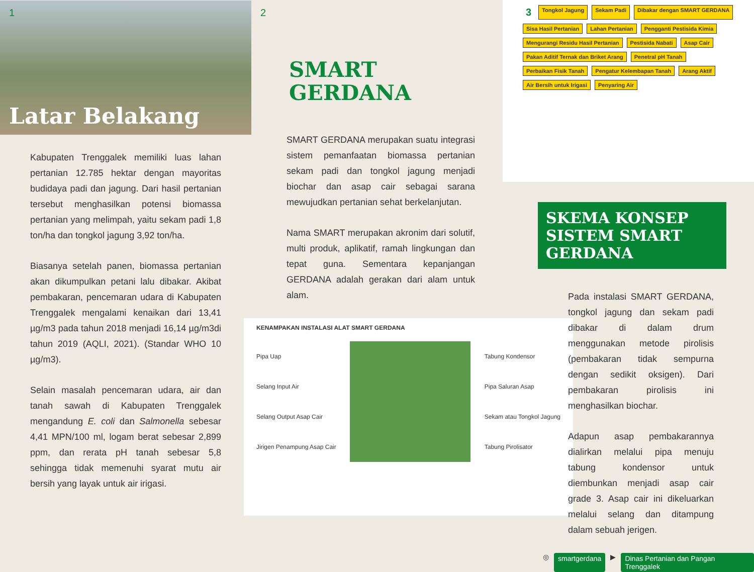1
Latar Belakang
Kabupaten Trenggalek memiliki luas lahan pertanian 12.785 hektar dengan mayoritas budidaya padi dan jagung. Dari hasil pertanian tersebut menghasilkan potensi biomassa pertanian yang melimpah, yaitu sekam padi 1,8 ton/ha dan tongkol jagung 3,92 ton/ha.
Biasanya setelah panen, biomassa pertanian akan dikumpulkan petani lalu dibakar. Akibat pembakaran, pencemaran udara di Kabupaten Trenggalek mengalami kenaikan dari 13,41 µg/m3 pada tahun 2018 menjadi 16,14 µg/m3di tahun 2019 (AQLI, 2021). (Standar WHO 10 µg/m3).
Selain masalah pencemaran udara, air dan tanah sawah di Kabupaten Trenggalek mengandung E. coli dan Salmonella sebesar 4,41 MPN/100 ml, logam berat sebesar 2,899 ppm, dan rerata pH tanah sebesar 5,8 sehingga tidak memenuhi syarat mutu air bersih yang layak untuk air irigasi.
2
SMART
GERDANA
SMART GERDANA merupakan suatu integrasi sistem pemanfaatan biomassa pertanian sekam padi dan tongkol jagung menjadi biochar dan asap cair sebagai sarana mewujudkan pertanian sehat berkelanjutan.
Nama SMART merupakan akronim dari solutif, multi produk, aplikatif, ramah lingkungan dan tepat guna. Sementara kepanjangan GERDANA adalah gerakan dari alam untuk alam.
KENAMPAKAN INSTALASI ALAT SMART GERDANA
Pipa Uap
Selang Input Air
Selang Output Asap Cair
Jirigen Penampung Asap Cair
Tabung Kondensor
Pipa Saluran Asap
Sekam atau Tongkol Jagung
Tabung Pirolisator
3 Tongkol Jagung Sekam Padi Dibakar dengan SMART GERDANA Sisa Hasil Pertanian Lahan Pertanian Pengganti Pestisida Kimia Mengurangi Residu Hasil Pertanian Pestisida Nabati Asap Cair Pakan Aditif Ternak dan Briket Arang Penetral pH Tanah Perbaikan Fisik Tanah Pengatur Kelembapan Tanah Arang Aktif Air Bersih untuk Irigasi Penyaring Air
SKEMA KONSEP SISTEM SMART GERDANA
Pada instalasi SMART GERDANA, tongkol jagung dan sekam padi dibakar di dalam drum menggunakan metode pirolisis (pembakaran tidak sempurna dengan sedikit oksigen). Dari pembakaran pirolisis ini menghasilkan biochar.
Adapun asap pembakarannya dialirkan melalui pipa menuju tabung kondensor untuk diembunkan menjadi asap cair grade 3. Asap cair ini dikeluarkan melalui selang dan ditampung dalam sebuah jerigen.
◎ smartgerdana ▶ Dinas Pertanian dan Pangan Trenggalek